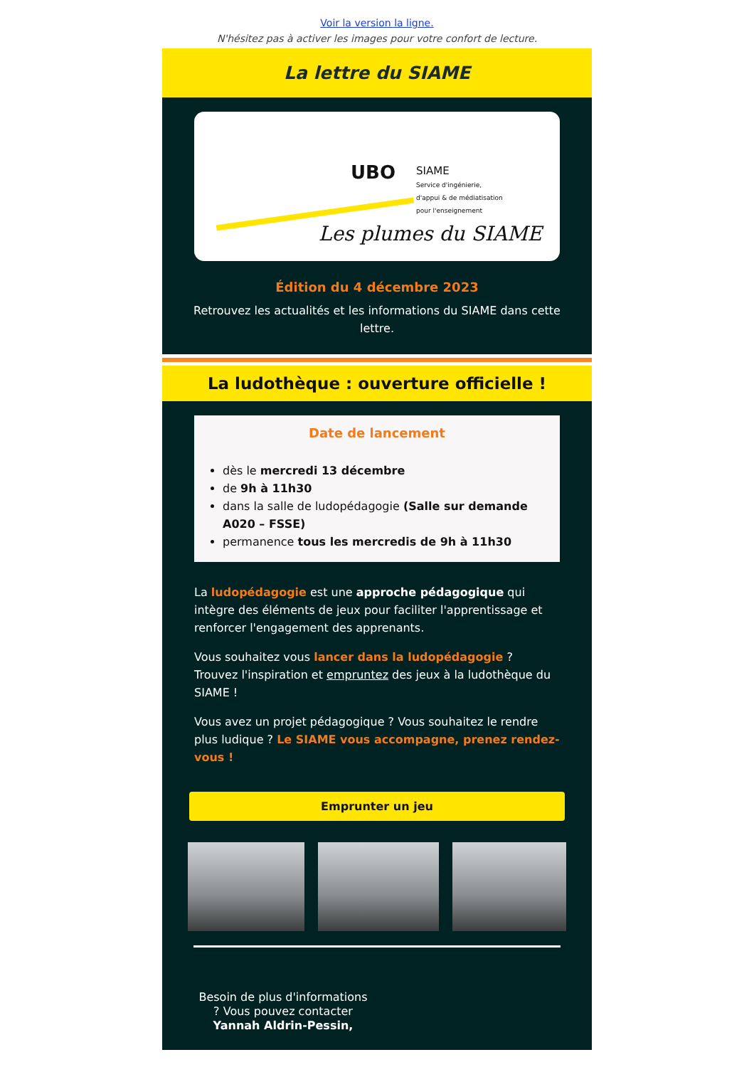Voir la version la ligne.
N'hésitez pas à activer les images pour votre confort de lecture.
La lettre du SIAME
UBO
SIAME
Service d'ingénierie,
d'appui & de médiatisation
pour l'enseignement
Les plumes du SIAME
Édition du 4 décembre 2023
Retrouvez les actualités et les informations du SIAME dans cette lettre.
La ludothèque : ouverture officielle !
Date de lancement
dès le mercredi 13 décembre
de 9h à 11h30
dans la salle de ludopédagogie (Salle sur demande A020 – FSSE)
permanence tous les mercredis de 9h à 11h30
La ludopédagogie est une approche pédagogique qui intègre des éléments de jeux pour faciliter l'apprentissage et renforcer l'engagement des apprenants.
Vous souhaitez vous lancer dans la ludopédagogie ? Trouvez l'inspiration et empruntez des jeux à la ludothèque du SIAME !
Vous avez un projet pédagogique ? Vous souhaitez le rendre plus ludique ? Le SIAME vous accompagne, prenez rendez-vous !
Emprunter un jeu
Besoin de plus d'informations ? Vous pouvez contacter Yannah Aldrin-Pessin,